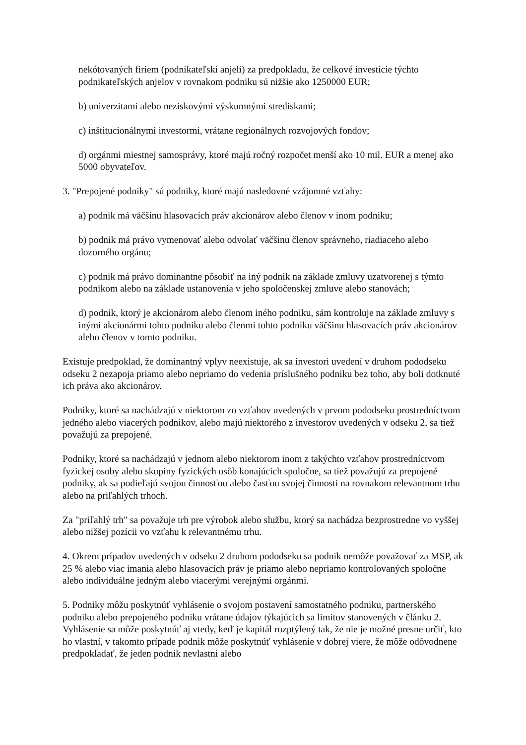nekótovaných firiem (podnikateľskí anjeli) za predpokladu, že celkové investície týchto podnikateľských anjelov v rovnakom podniku sú nižšie ako 1250000 EUR;
b) univerzitami alebo neziskovými výskumnými strediskami;
c) inštitucionálnymi investormi, vrátane regionálnych rozvojových fondov;
d) orgánmi miestnej samosprávy, ktoré majú ročný rozpočet menší ako 10 mil. EUR a menej ako 5000 obyvateľov.
3. "Prepojené podniky" sú podniky, ktoré majú nasledovné vzájomné vzťahy:
a) podnik má väčšinu hlasovacích práv akcionárov alebo členov v inom podniku;
b) podnik má právo vymenovať alebo odvolať väčšinu členov správneho, riadiaceho alebo dozorného orgánu;
c) podnik má právo dominantne pôsobiť na iný podnik na základe zmluvy uzatvorenej s týmto podnikom alebo na základe ustanovenia v jeho spoločenskej zmluve alebo stanovách;
d) podnik, ktorý je akcionárom alebo členom iného podniku, sám kontroluje na základe zmluvy s inými akcionármi tohto podniku alebo členmi tohto podniku väčšinu hlasovacích práv akcionárov alebo členov v tomto podniku.
Existuje predpoklad, že dominantný vplyv neexistuje, ak sa investori uvedení v druhom pododseku odseku 2 nezapoja priamo alebo nepriamo do vedenia príslušného podniku bez toho, aby boli dotknuté ich práva ako akcionárov.
Podniky, ktoré sa nachádzajú v niektorom zo vzťahov uvedených v prvom pododseku prostredníctvom jedného alebo viacerých podnikov, alebo majú niektorého z investorov uvedených v odseku 2, sa tiež považujú za prepojené.
Podniky, ktoré sa nachádzajú v jednom alebo niektorom inom z takýchto vzťahov prostredníctvom fyzickej osoby alebo skupiny fyzických osôb konajúcich spoločne, sa tiež považujú za prepojené podniky, ak sa podieľajú svojou činnosťou alebo časťou svojej činnosti na rovnakom relevantnom trhu alebo na priľahlých trhoch.
Za "priľahlý trh" sa považuje trh pre výrobok alebo službu, ktorý sa nachádza bezprostredne vo vyššej alebo nižšej pozícii vo vzťahu k relevantnému trhu.
4. Okrem prípadov uvedených v odseku 2 druhom pododseku sa podnik nemôže považovať za MSP, ak 25 % alebo viac imania alebo hlasovacích práv je priamo alebo nepriamo kontrolovaných spoločne alebo individuálne jedným alebo viacerými verejnými orgánmi.
5. Podniky môžu poskytnúť vyhlásenie o svojom postavení samostatného podniku, partnerského podniku alebo prepojeného podniku vrátane údajov týkajúcich sa limitov stanovených v článku 2. Vyhlásenie sa môže poskytnúť aj vtedy, keď je kapitál rozptýlený tak, že nie je možné presne určiť, kto ho vlastní, v takomto prípade podnik môže poskytnúť vyhlásenie v dobrej viere, že môže odôvodnene predpokladať, že jeden podnik nevlastní alebo